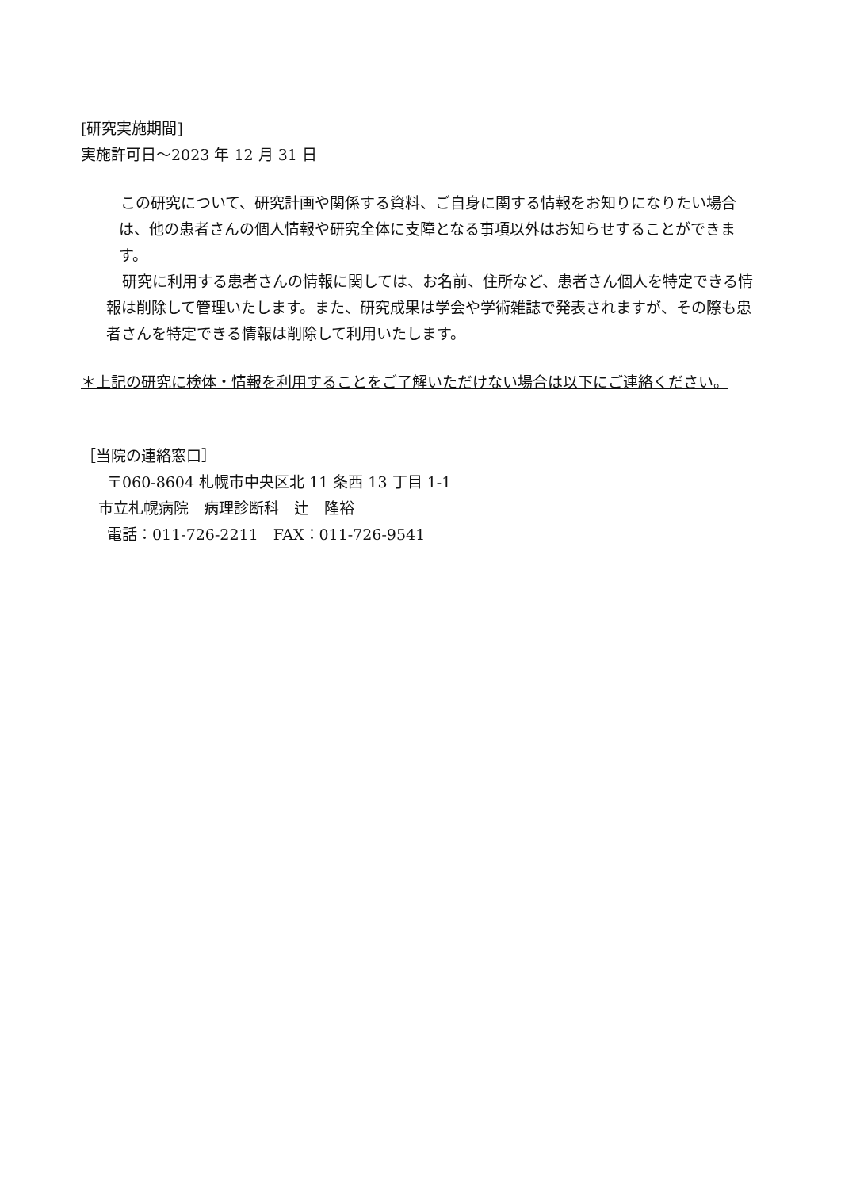[研究実施期間]
実施許可日～2023 年 12 月 31 日
この研究について、研究計画や関係する資料、ご自身に関する情報をお知りになりたい場合は、他の患者さんの個人情報や研究全体に支障となる事項以外はお知らせすることができます。
研究に利用する患者さんの情報に関しては、お名前、住所など、患者さん個人を特定できる情報は削除して管理いたします。また、研究成果は学会や学術雑誌で発表されますが、その際も患者さんを特定できる情報は削除して利用いたします。
＊上記の研究に検体・情報を利用することをご了解いただけない場合は以下にご連絡ください。
［当院の連絡窓口］
〒060-8604 札幌市中央区北 11 条西 13 丁目 1-1
市立札幌病院　病理診断科　辻　隆裕
電話：011-726-2211　FAX：011-726-9541